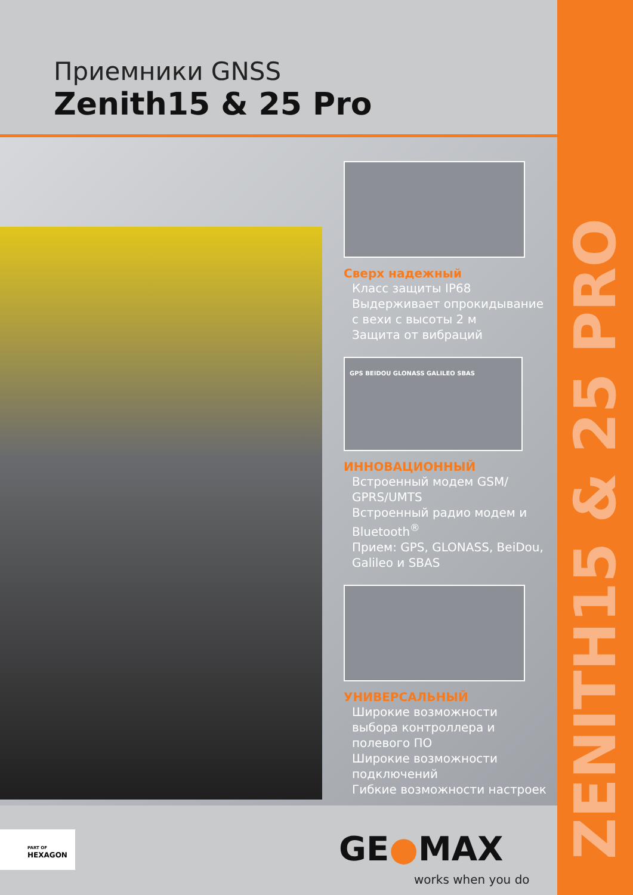ZENITH15 & 25 PRO
Приемники GNSS
Zenith15 & 25 Pro
Сверх надежный
Класс защиты IP68
Выдерживает опрокидывание с вехи с высоты 2 м
Защита от вибраций
GPS BEIDOU GLONASS GALILEO SBAS
ИННОВАЦИОННЫЙ
Встроенный модем GSM/ GPRS/UMTS
Встроенный радио модем и Bluetooth<sup>®</sup>
Прием: GPS, GLONASS, BeiDou, Galileo и SBAS
УНИВЕРСАЛЬНЫЙ
Широкие возможности выбора контроллера и полевого ПО
Широкие возможности подключений
Гибкие возможности настроек
PART OF
HEXAGON
GE●MAX
works when you do